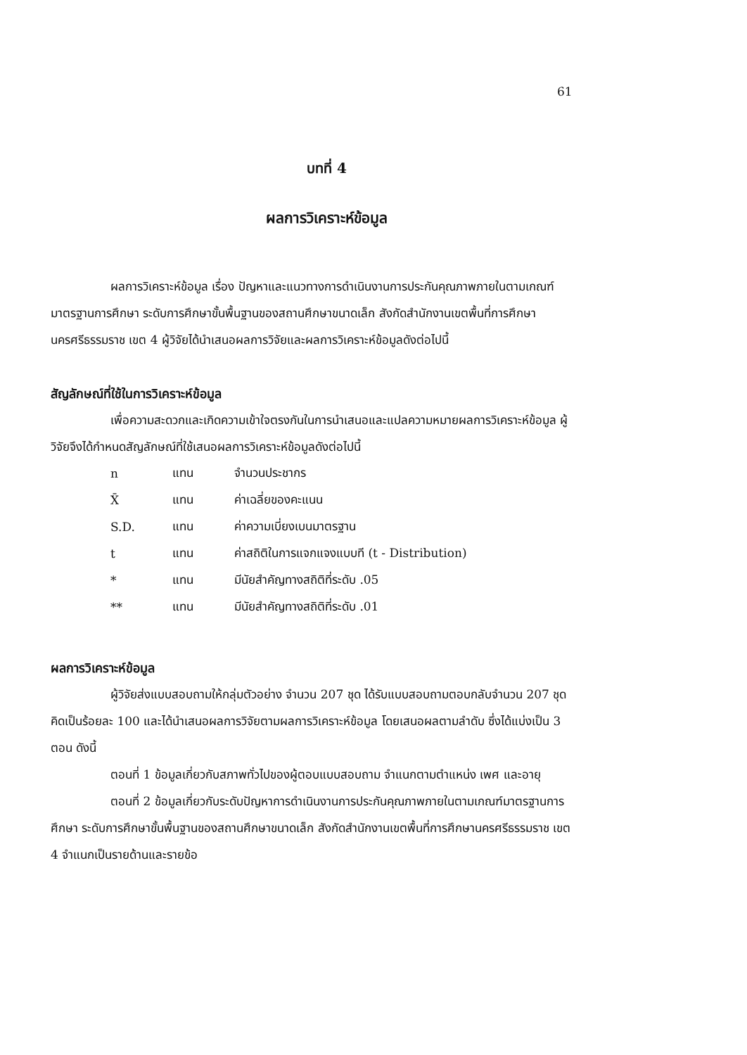61
บทที่ 4
ผลการวิเคราะห์ข้อมูล
ผลการวิเคราะห์ข้อมูล เรื่อง ปัญหาและแนวทางการดำเนินงานการประกันคุณภาพภายในตามเกณฑ์มาตรฐานการศึกษา ระดับการศึกษาขั้นพื้นฐานของสถานศึกษาขนาดเล็ก สังกัดสำนักงานเขตพื้นที่การศึกษานครศรีธรรมราช เขต 4 ผู้วิจัยได้นำเสนอผลการวิจัยและผลการวิเคราะห์ข้อมูลดังต่อไปนี้
สัญลักษณ์ที่ใช้ในการวิเคราะห์ข้อมูล
เพื่อความสะดวกและเกิดความเข้าใจตรงกันในการนำเสนอและแปลความหมายผลการวิเคราะห์ข้อมูล ผู้วิจัยจึงได้กำหนดสัญลักษณ์ที่ใช้เสนอผลการวิเคราะห์ข้อมูลดังต่อไปนี้
| n | แทน | จำนวนประชากร |
| X̄ | แทน | ค่าเฉลี่ยของคะแนน |
| S.D. | แทน | ค่าความเบี่ยงเบนมาตรฐาน |
| t | แทน | ค่าสถิติในการแจกแจงแบบที (t - Distribution) |
| * | แทน | มีนัยสำคัญทางสถิติที่ระดับ .05 |
| ** | แทน | มีนัยสำคัญทางสถิติที่ระดับ .01 |
ผลการวิเคราะห์ข้อมูล
ผู้วิจัยส่งแบบสอบถามให้กลุ่มตัวอย่าง จำนวน 207 ชุด ได้รับแบบสอบถามตอบกลับจำนวน 207 ชุด คิดเป็นร้อยละ 100 และได้นำเสนอผลการวิจัยตามผลการวิเคราะห์ข้อมูล โดยเสนอผลตามลำดับ ซึ่งได้แบ่งเป็น 3 ตอน ดังนี้
ตอนที่ 1 ข้อมูลเกี่ยวกับสภาพทั่วไปของผู้ตอบแบบสอบถาม จำแนกตามตำแหน่ง เพศ และอายุ
ตอนที่ 2 ข้อมูลเกี่ยวกับระดับปัญหาการดำเนินงานการประกันคุณภาพภายในตามเกณฑ์มาตรฐานการศึกษา ระดับการศึกษาขั้นพื้นฐานของสถานศึกษาขนาดเล็ก สังกัดสำนักงานเขตพื้นที่การศึกษานครศรีธรรมราช เขต 4 จำแนกเป็นรายด้านและรายข้อ